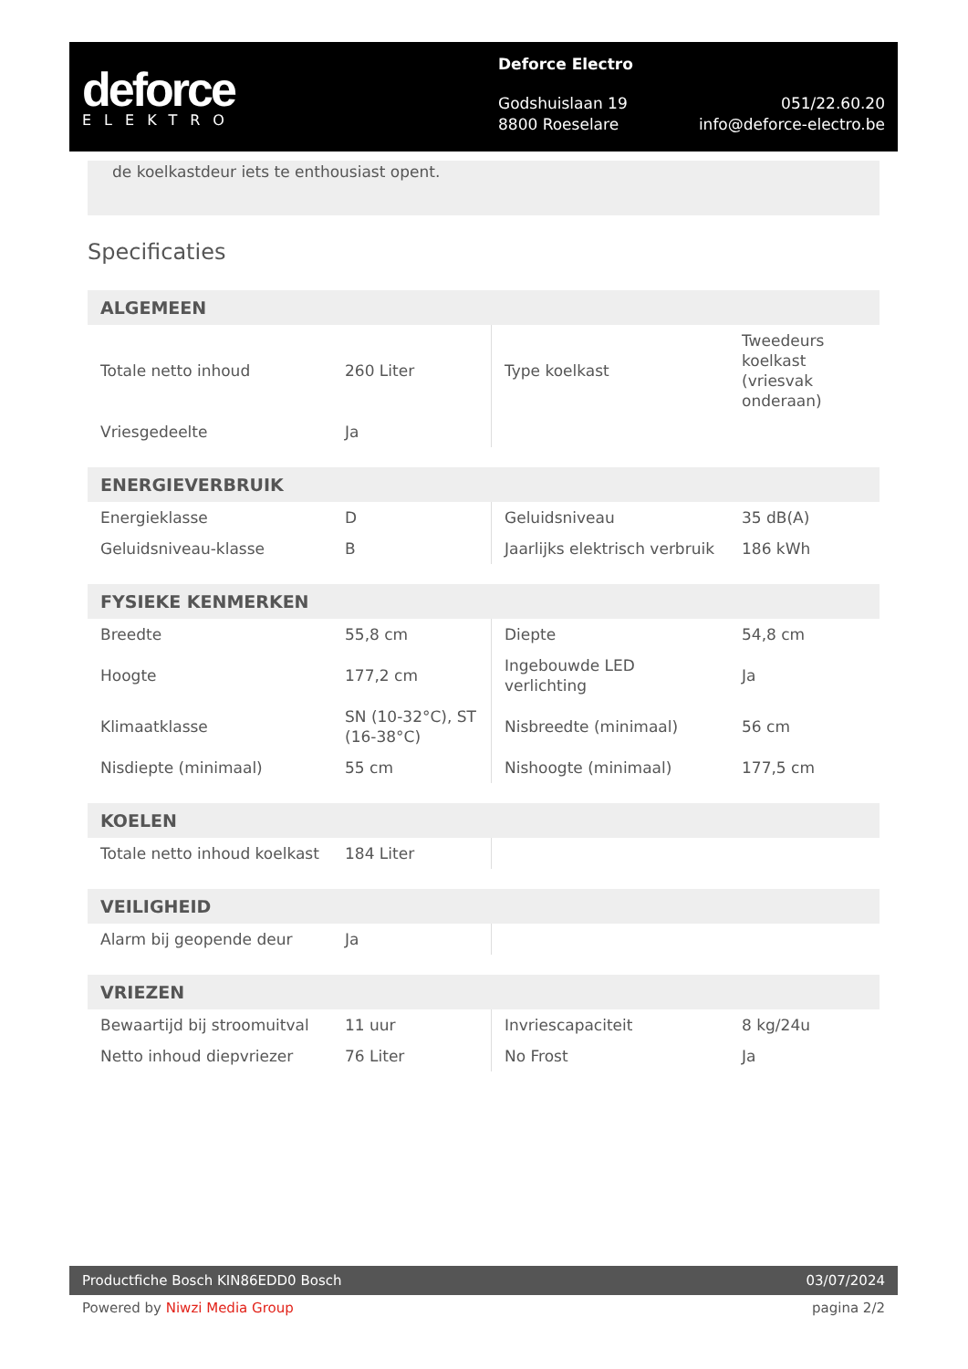deforce
ELEKTRO
Deforce Electro
Godshuislaan 19 051/22.60.20
8800 Roeselare info@deforce-electro.be
de koelkastdeur iets te enthousiast opent.
Specificaties
| ALGEMEEN | | | |
| --- | --- | --- | --- |
| Totale netto inhoud | 260 Liter | Type koelkast | Tweedeurs koelkast (vriesvak onderaan) |
| Vriesgedeelte | Ja | | |
| ENERGIEVERBRUIK | | | |
| --- | --- | --- | --- |
| Energieklasse | D | Geluidsniveau | 35 dB(A) |
| Geluidsniveau-klasse | B | Jaarlijks elektrisch verbruik | 186 kWh |
| FYSIEKE KENMERKEN | | | |
| --- | --- | --- | --- |
| Breedte | 55,8 cm | Diepte | 54,8 cm |
| Hoogte | 177,2 cm | Ingebouwde LED verlichting | Ja |
| Klimaatklasse | SN (10-32°C), ST (16-38°C) | Nisbreedte (minimaal) | 56 cm |
| Nisdiepte (minimaal) | 55 cm | Nishoogte (minimaal) | 177,5 cm |
| KOELEN | | | |
| --- | --- | --- | --- |
| Totale netto inhoud koelkast | 184 Liter | | |
| VEILIGHEID | | | |
| --- | --- | --- | --- |
| Alarm bij geopende deur | Ja | | |
| VRIEZEN | | | |
| --- | --- | --- | --- |
| Bewaartijd bij stroomuitval | 11 uur | Invriescapaciteit | 8 kg/24u |
| Netto inhoud diepvriezer | 76 Liter | No Frost | Ja |
Productfiche Bosch KIN86EDD0 Bosch 03/07/2024
Powered by Niwzi Media Group pagina 2/2